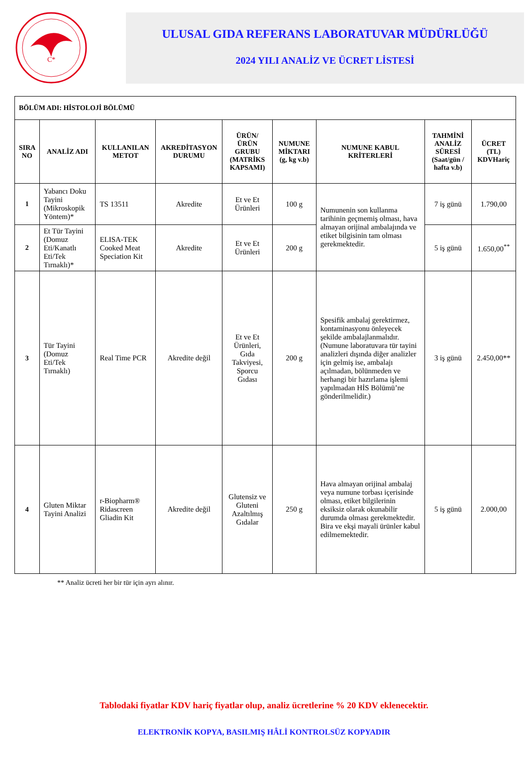C*
ULUSAL GIDA REFERANS LABORATUVAR MÜDÜRLÜĞÜ
2024 YILI ANALİZ VE ÜCRET LİSTESİ
| BÖLÜM ADI: HİSTOLOJİ BÖLÜMÜ | | | | | | | | |
| --- | --- | --- | --- | --- | --- | --- | --- | --- |
| SIRA NO | ANALİZ ADI | KULLANILAN METOT | AKREDİTASYON DURUMU | ÜRÜN/ÜRÜN GRUBU (MATRİKS KAPSAMI) | NUMUNE MİKTARI (g, kg v.b) | NUMUNE KABUL KRİTERLERİ | TAHMİNİ ANALİZ SÜRESİ (Saat/gün / hafta v.b) | ÜCRET (TL) KDVHariç |
| 1 | Yabancı Doku Tayini (Mikroskopik Yöntem)* | TS 13511 | Akredite | Et ve Et Ürünleri | 100 g | Numunenin son kullanma tarihinin geçmemiş olması, hava almayan orijinal ambalajında ve etiket bilgisinin tam olması gerekmektedir. | 7 iş günü | 1.790,00 |
| 2 | Et Tür Tayini (Domuz Eti/Kanatlı Eti/Tek Tırnaklı)* | ELISA-TEK Cooked Meat Speciation Kit | Akredite | Et ve Et Ürünleri | 200 g | | 5 iş günü | 1.650,00<sup>**</sup> |
| 3 | Tür Tayini (Domuz Eti/Tek Tırnaklı) | Real Time PCR | Akredite değil | Et ve Et Ürünleri, Gıda Takviyesi, Sporcu Gıdası | 200 g | Spesifik ambalaj gerektirmez, kontaminasyonu önleyecek şekilde ambalajlanmalıdır. (Numune laboratuvara tür tayini analizleri dışında diğer analizler için gelmiş ise, ambalajı açılmadan, bölünmeden ve herhangi bir hazırlama işlemi yapılmadan HİS Bölümü’ne gönderilmelidir.) | 3 iş günü | 2.450,00** |
| 4 | Gluten Miktar Tayini Analizi | r-Biopharm® Ridascreen Gliadin Kit | Akredite değil | Glutensiz ve Gluteni Azaltılmış Gıdalar | 250 g | Hava almayan orijinal ambalaj veya numune torbası içerisinde olması, etiket bilgilerinin eksiksiz olarak okunabilir durumda olması gerekmektedir. Bira ve ekşi mayali ürünler kabul edilmemektedir. | 5 iş günü | 2.000,00 |
** Analiz ücreti her bir tür için ayrı alınır.
Tablodaki fiyatlar KDV hariç fiyatlar olup, analiz ücretlerine % 20 KDV eklenecektir.
ELEKTRONİK KOPYA, BASILMIŞ HÂLİ KONTROLSÜZ KOPYADIR